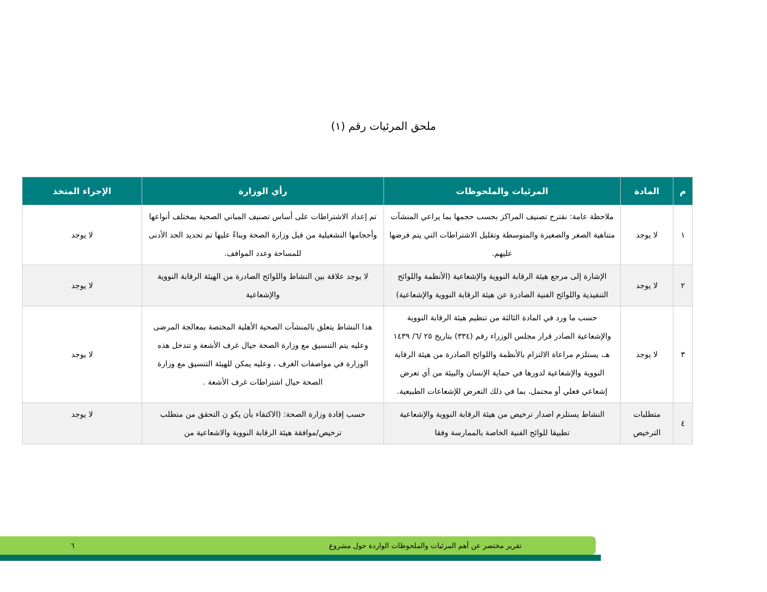ملحق المرئيات رقم (١)
| م | المادة | المرئيات والملحوظات | رأي الوزارة | الإجراء المتخذ |
| --- | --- | --- | --- | --- |
| ١ | لا يوجد | ملاحظة عامة: نقترح تصنيف المراكز بحسب حجمها بما يراعي المنشآت متناهية الصغر والصغيرة والمتوسطة وتقليل الاشتراطات التي يتم فرضها عليهم. | تم إعداد الاشتراطات على أساس تصنيف المباني الصحية بمختلف أنواعها وأحجامها التشغيلية من قبل وزارة الصحة وبناءً عليها تم تحديد الحد الأدنى للمساحة وعدد المواقف. | لا يوجد |
| ٢ | لا يوجد | الإشارة إلى مرجع هيئة الرقابة النووية والإشعاعية (الأنظمة واللوائح التنفيذية واللوائح الفنية الصادرة عن هيئة الرقابة النووية والإشعاعية) | لا يوجد علاقة بين النشاط واللوائح الصادرة من الهيئة الرقابة النووية والإشعاعية | لا يوجد |
| ٣ | لا يوجد | حسب ما ورد في المادة الثالثة من تنظيم هيئة الرقابة النووية والإشعاعية الصادر قرار مجلس الوزراء رقم (٣٣٤) بتاريخ ٢٥ /٦/ ١٤٣٩ هـ، يستلزم مراعاة الالتزام بالأنظمة واللوائح الصادرة من هيئة الرقابة النووية والإشعاعية لدورها في حماية الإنسان والبيئة من أي تعرض إشعاعي فعلي أو محتمل، بما في ذلك التعرض للإشعاعات الطبيعية. | هذا النشاط يتعلق بالمنشآت الصحية الأهلية المختصة بمعالجة المرضى وعليه يتم التنسيق مع وزارة الصحة حيال غرف الأشعة و تتدخل هذه الوزارة في مواصفات الغرف ، وعليه يمكن للهيئة التنسيق مع وزارة الصحة حيال اشتراطات غرف الأشعة . | لا يوجد |
| ٤ | متطلبات الترخيص | النشاط يستلزم اصدار ترخيص من هيئة الرقابة النووية والإشعاعية تطبيقا للوائح الفنية الخاصة بالممارسة وفقا | حسب إفادة وزارة الصحة: (الاكتفاء بأن يكو ن التحقق من متطلب ترخيص/موافقة هيئة الرقابة النووية والاشعاعية من | لا يوجد |
تقرير مختصر عن أهم المرئيات والملحوظات الواردة حول مشروع ٦